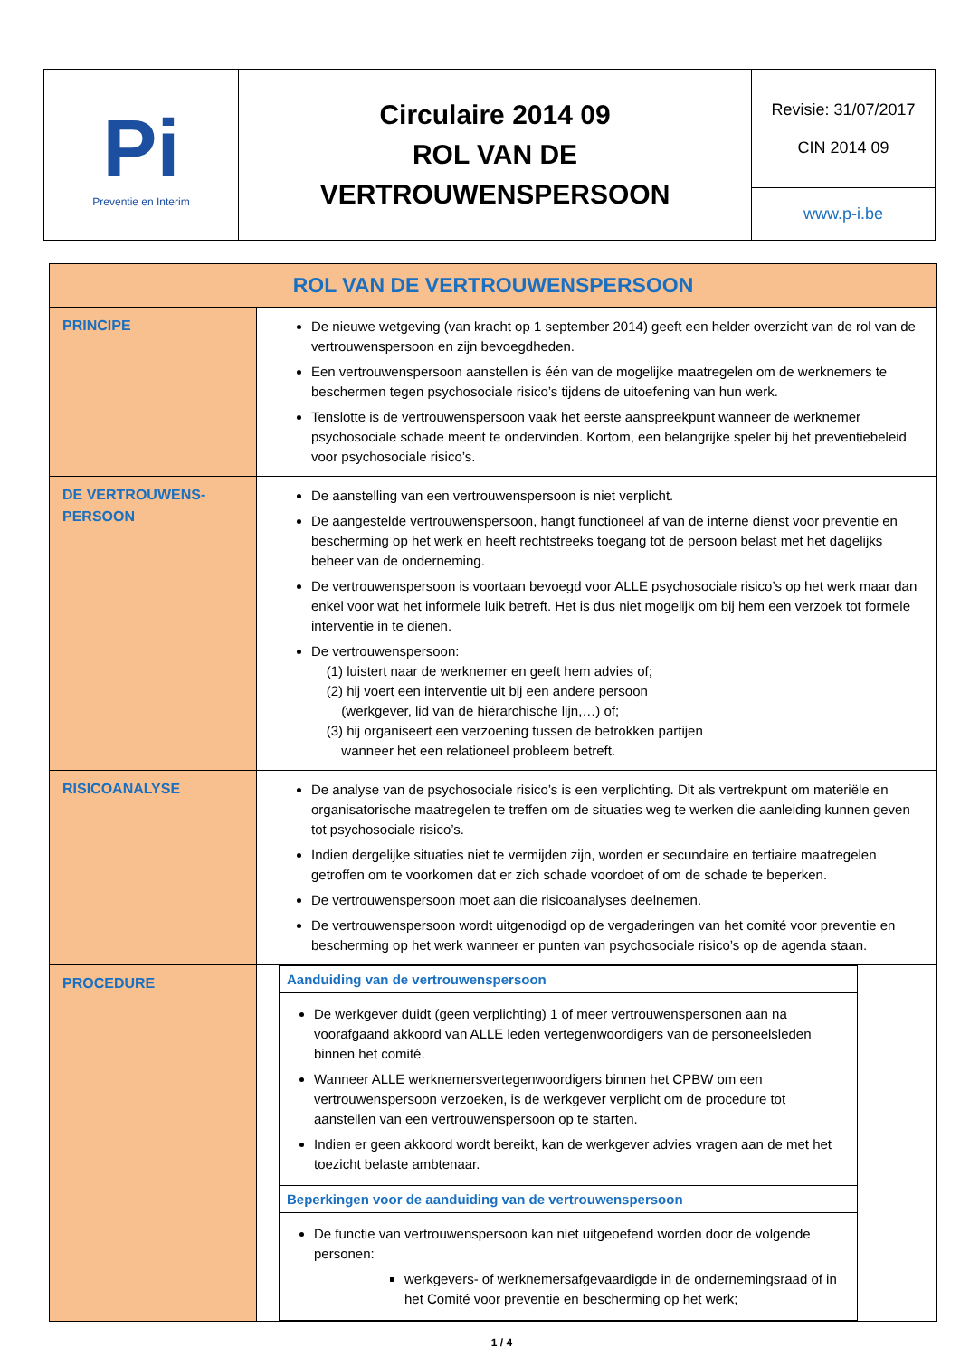| P i Preventie en Interim | Circulaire 2014 09 ROL VAN DE VERTROUWENSPERSOON | Revisie: 31/07/2017 CIN 2014 09 |
| | | www.p-i.be |
| ROL VAN DE VERTROUWENSPERSOON | |
| PRINCIPE | De nieuwe wetgeving (van kracht op 1 september 2014) geeft een helder overzicht van de rol van de vertrouwenspersoon en zijn bevoegdheden. Een vertrouwenspersoon aanstellen is één van de mogelijke maatregelen om de werknemers te beschermen tegen psychosociale risico’s tijdens de uitoefening van hun werk. Tenslotte is de vertrouwenspersoon vaak het eerste aanspreekpunt wanneer de werknemer psychosociale schade meent te ondervinden. Kortom, een belangrijke speler bij het preventiebeleid voor psychosociale risico’s. |
| DE VERTROUWENS- PERSOON | De aanstelling van een vertrouwenspersoon is niet verplicht. De aangestelde vertrouwenspersoon, hangt functioneel af van de interne dienst voor preventie en bescherming op het werk en heeft rechtstreeks toegang tot de persoon belast met het dagelijks beheer van de onderneming. De vertrouwenspersoon is voortaan bevoegd voor ALLE psychosociale risico’s op het werk maar dan enkel voor wat het informele luik betreft. Het is dus niet mogelijk om bij hem een verzoek tot formele interventie in te dienen. De vertrouwenspersoon: (1) luistert naar de werknemer en geeft hem advies of; (2) hij voert een interventie uit bij een andere persoon (werkgever, lid van de hiërarchische lijn,…) of; (3) hij organiseert een verzoening tussen de betrokken partijen wanneer het een relationeel probleem betreft. |
| RISICOANALYSE | De analyse van de psychosociale risico’s is een verplichting. Dit als vertrekpunt om materiële en organisatorische maatregelen te treffen om de situaties weg te werken die aanleiding kunnen geven tot psychosociale risico’s. Indien dergelijke situaties niet te vermijden zijn, worden er secundaire en tertiaire maatregelen getroffen om te voorkomen dat er zich schade voordoet of om de schade te beperken. De vertrouwenspersoon moet aan die risicoanalyses deelnemen. De vertrouwenspersoon wordt uitgenodigd op de vergaderingen van het comité voor preventie en bescherming op het werk wanneer er punten van psychosociale risico’s op de agenda staan. |
| PROCEDURE | / Aanduiding van de vertrouwenspersoon / / De werkgever duidt (geen verplichting) 1 of meer vertrouwenspersonen aan na voorafgaand akkoord van ALLE leden vertegenwoordigers van de personeelsleden binnen het comité. Wanneer ALLE werknemersvertegenwoordigers binnen het CPBW om een vertrouwenspersoon verzoeken, is de werkgever verplicht om de procedure tot aanstellen van een vertrouwenspersoon op te starten. Indien er geen akkoord wordt bereikt, kan de werkgever advies vragen aan de met het toezicht belaste ambtenaar. / / Beperkingen voor de aanduiding van de vertrouwenspersoon / / De functie van vertrouwenspersoon kan niet uitgeoefend worden door de volgende personen: werkgevers- of werknemersafgevaardigde in de ondernemingsraad of in het Comité voor preventie en bescherming op het werk; / |
1 / 4